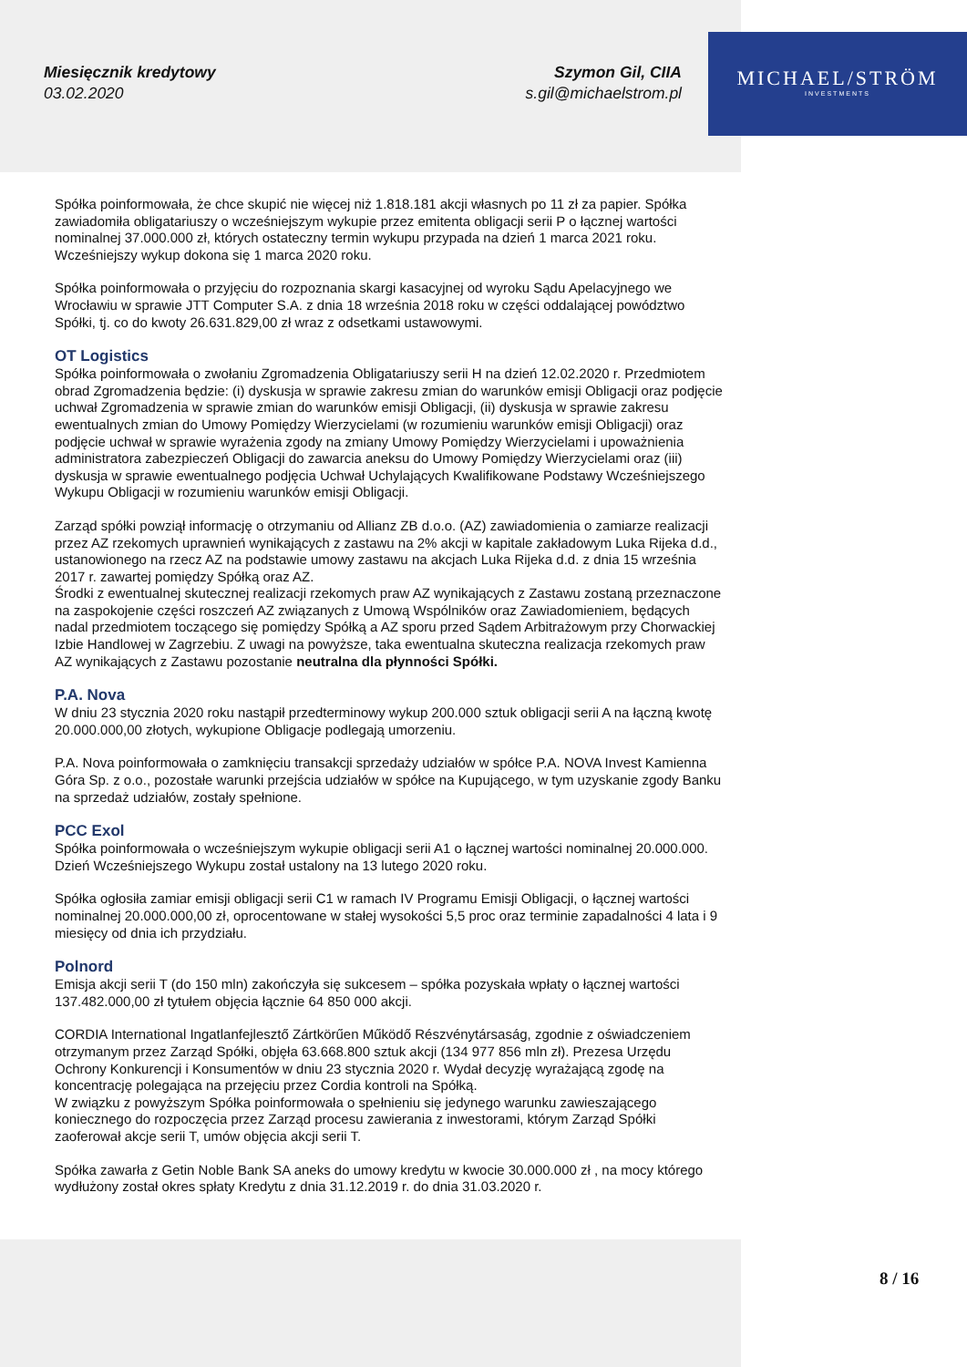MICHAEL/STRÖM
INVESTMENTS
Miesięcznik kredytowy
03.02.2020
Szymon Gil, CIIA
s.gil@michaelstrom.pl
Spółka poinformowała, że chce skupić nie więcej niż 1.818.181 akcji własnych po 11 zł za papier. Spółka zawiadomiła obligatariuszy o wcześniejszym wykupie przez emitenta obligacji serii P o łącznej wartości nominalnej 37.000.000 zł, których ostateczny termin wykupu przypada na dzień 1 marca 2021 roku. Wcześniejszy wykup dokona się 1 marca 2020 roku.
Spółka poinformowała o przyjęciu do rozpoznania skargi kasacyjnej od wyroku Sądu Apelacyjnego we Wrocławiu w sprawie JTT Computer S.A. z dnia 18 września 2018 roku w części oddalającej powództwo Spółki, tj. co do kwoty 26.631.829,00 zł wraz z odsetkami ustawowymi.
OT Logistics
Spółka poinformowała o zwołaniu Zgromadzenia Obligatariuszy serii H na dzień 12.02.2020 r. Przedmiotem obrad Zgromadzenia będzie: (i) dyskusja w sprawie zakresu zmian do warunków emisji Obligacji oraz podjęcie uchwał Zgromadzenia w sprawie zmian do warunków emisji Obligacji, (ii) dyskusja w sprawie zakresu ewentualnych zmian do Umowy Pomiędzy Wierzycielami (w rozumieniu warunków emisji Obligacji) oraz podjęcie uchwał w sprawie wyrażenia zgody na zmiany Umowy Pomiędzy Wierzycielami i upoważnienia administratora zabezpieczeń Obligacji do zawarcia aneksu do Umowy Pomiędzy Wierzycielami oraz (iii) dyskusja w sprawie ewentualnego podjęcia Uchwał Uchylających Kwalifikowane Podstawy Wcześniejszego Wykupu Obligacji w rozumieniu warunków emisji Obligacji.
Zarząd spółki powziął informację o otrzymaniu od Allianz ZB d.o.o. (AZ) zawiadomienia o zamiarze realizacji przez AZ rzekomych uprawnień wynikających z zastawu na 2% akcji w kapitale zakładowym Luka Rijeka d.d., ustanowionego na rzecz AZ na podstawie umowy zastawu na akcjach Luka Rijeka d.d. z dnia 15 września 2017 r. zawartej pomiędzy Spółką oraz AZ.
Środki z ewentualnej skutecznej realizacji rzekomych praw AZ wynikających z Zastawu zostaną przeznaczone na zaspokojenie części roszczeń AZ związanych z Umową Wspólników oraz Zawiadomieniem, będących nadal przedmiotem toczącego się pomiędzy Spółką a AZ sporu przed Sądem Arbitrażowym przy Chorwackiej Izbie Handlowej w Zagrzebiu. Z uwagi na powyższe, taka ewentualna skuteczna realizacja rzekomych praw AZ wynikających z Zastawu pozostanie neutralna dla płynności Spółki.
P.A. Nova
W dniu 23 stycznia 2020 roku nastąpił przedterminowy wykup 200.000 sztuk obligacji serii A na łączną kwotę 20.000.000,00 złotych, wykupione Obligacje podlegają umorzeniu.
P.A. Nova poinformowała o zamknięciu transakcji sprzedaży udziałów w spółce P.A. NOVA Invest Kamienna Góra Sp. z o.o., pozostałe warunki przejścia udziałów w spółce na Kupującego, w tym uzyskanie zgody Banku na sprzedaż udziałów, zostały spełnione.
PCC Exol
Spółka poinformowała o wcześniejszym wykupie obligacji serii A1 o łącznej wartości nominalnej 20.000.000. Dzień Wcześniejszego Wykupu został ustalony na 13 lutego 2020 roku.
Spółka ogłosiła zamiar emisji obligacji serii C1 w ramach IV Programu Emisji Obligacji, o łącznej wartości nominalnej 20.000.000,00 zł, oprocentowane w stałej wysokości 5,5 proc oraz terminie zapadalności 4 lata i 9 miesięcy od dnia ich przydziału.
Polnord
Emisja akcji serii T (do 150 mln) zakończyła się sukcesem – spółka pozyskała wpłaty o łącznej wartości 137.482.000,00 zł tytułem objęcia łącznie 64 850 000 akcji.
CORDIA International Ingatlanfejlesztő Zártkörűen Működő Részvénytársaság, zgodnie z oświadczeniem otrzymanym przez Zarząd Spółki, objęła 63.668.800 sztuk akcji (134 977 856 mln zł). Prezesa Urzędu Ochrony Konkurencji i Konsumentów w dniu 23 stycznia 2020 r. Wydał decyzję wyrażającą zgodę na koncentrację polegająca na przejęciu przez Cordia kontroli na Spółką.
W związku z powyższym Spółka poinformowała o spełnieniu się jedynego warunku zawieszającego koniecznego do rozpoczęcia przez Zarząd procesu zawierania z inwestorami, którym Zarząd Spółki zaoferował akcje serii T, umów objęcia akcji serii T.
Spółka zawarła z Getin Noble Bank SA aneks do umowy kredytu w kwocie 30.000.000 zł , na mocy którego wydłużony został okres spłaty Kredytu z dnia 31.12.2019 r. do dnia 31.03.2020 r.
8 / 16